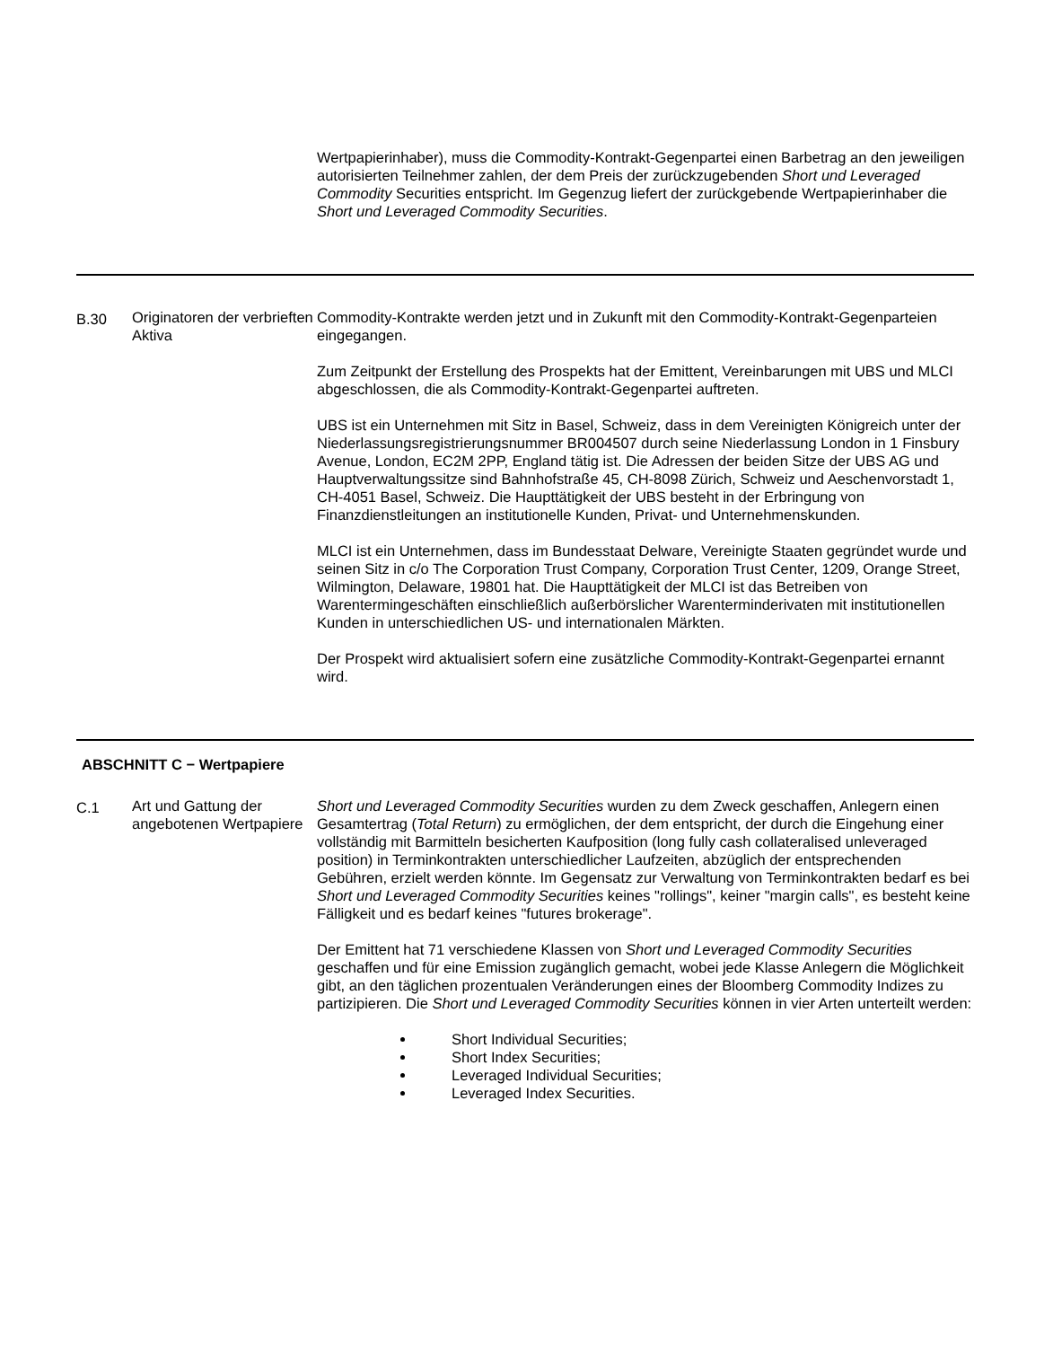| | | Wertpapierinhaber), muss die Commodity-Kontrakt-Gegenpartei einen Barbetrag an den jeweiligen autorisierten Teilnehmer zahlen, der dem Preis der zurückzugebenden Short und Leveraged Commodity Securities entspricht. Im Gegenzug liefert der zurückgebende Wertpapierinhaber die Short und Leveraged Commodity Securities . |
| B.30 | Originatoren der verbrieften Aktiva | Commodity-Kontrakte werden jetzt und in Zukunft mit den Commodity-Kontrakt-Gegenparteien eingegangen. Zum Zeitpunkt der Erstellung des Prospekts hat der Emittent, Vereinbarungen mit UBS und MLCI abgeschlossen, die als Commodity-Kontrakt-Gegenpartei auftreten. UBS ist ein Unternehmen mit Sitz in Basel, Schweiz, dass in dem Vereinigten Königreich unter der Niederlassungsregistrierungsnummer BR004507 durch seine Niederlassung London in 1 Finsbury Avenue, London, EC2M 2PP, England tätig ist. Die Adressen der beiden Sitze der UBS AG und Hauptverwaltungssitze sind Bahnhofstraße 45, CH-8098 Zürich, Schweiz und Aeschenvorstadt 1, CH-4051 Basel, Schweiz. Die Haupttätigkeit der UBS besteht in der Erbringung von Finanzdienstleitungen an institutionelle Kunden, Privat- und Unternehmenskunden. MLCI ist ein Unternehmen, dass im Bundesstaat Delware, Vereinigte Staaten gegründet wurde und seinen Sitz in c/o The Corporation Trust Company, Corporation Trust Center, 1209, Orange Street, Wilmington, Delaware, 19801 hat. Die Haupttätigkeit der MLCI ist das Betreiben von Warentermingeschäften einschließlich außerbörslicher Warenterminderivaten mit institutionellen Kunden in unterschiedlichen US- und internationalen Märkten. Der Prospekt wird aktualisiert sofern eine zusätzliche Commodity-Kontrakt-Gegenpartei ernannt wird. |
| ABSCHNITT C − Wertpapiere | | |
| C.1 | Art und Gattung der angebotenen Wertpapiere | Short und Leveraged Commodity Securities wurden zu dem Zweck geschaffen, Anlegern einen Gesamtertrag ( Total Return ) zu ermöglichen, der dem entspricht, der durch die Eingehung einer vollständig mit Barmitteln besicherten Kaufposition (long fully cash collateralised unleveraged position) in Terminkontrakten unterschiedlicher Laufzeiten, abzüglich der entsprechenden Gebühren, erzielt werden könnte. Im Gegensatz zur Verwaltung von Terminkontrakten bedarf es bei Short und Leveraged Commodity Securities keines "rollings", keiner "margin calls", es besteht keine Fälligkeit und es bedarf keines "futures brokerage". Der Emittent hat 71 verschiedene Klassen von Short und Leveraged Commodity Securities geschaffen und für eine Emission zugänglich gemacht, wobei jede Klasse Anlegern die Möglichkeit gibt, an den täglichen prozentualen Veränderungen eines der Bloomberg Commodity Indizes zu partizipieren. Die Short und Leveraged Commodity Securities können in vier Arten unterteilt werden: Short Individual Securities; Short Index Securities; Leveraged Individual Securities; Leveraged Index Securities. |